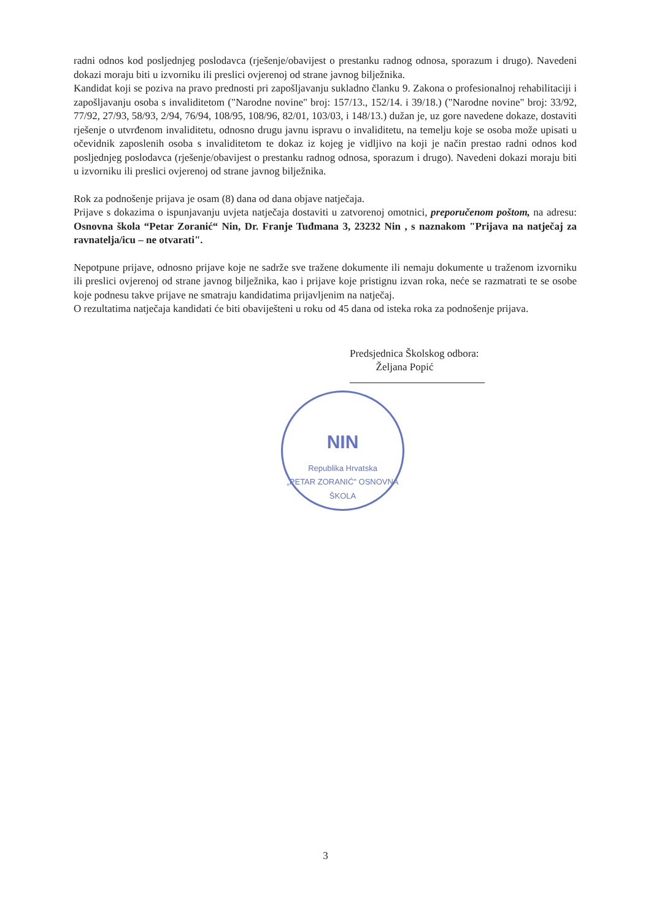NIN
Republika Hrvatska
„PETAR ZORANIĆ" OSNOVNA ŠKOLA
radni odnos kod posljednjeg poslodavca (rješenje/obavijest o prestanku radnog odnosa, sporazum i drugo). Navedeni dokazi moraju biti u izvorniku ili preslici ovjerenoj od strane javnog bilježnika.
Kandidat koji se poziva na pravo prednosti pri zapošljavanju sukladno članku 9. Zakona o profesionalnoj rehabilitaciji i zapošljavanju osoba s invaliditetom ("Narodne novine" broj: 157/13., 152/14. i 39/18.) ("Narodne novine" broj: 33/92, 77/92, 27/93, 58/93, 2/94, 76/94, 108/95, 108/96, 82/01, 103/03, i 148/13.) dužan je, uz gore navedene dokaze, dostaviti rješenje o utvrđenom invaliditetu, odnosno drugu javnu ispravu o invaliditetu, na temelju koje se osoba može upisati u očevidnik zaposlenih osoba s invaliditetom te dokaz iz kojeg je vidljivo na koji je način prestao radni odnos kod posljednjeg poslodavca (rješenje/obavijest o prestanku radnog odnosa, sporazum i drugo). Navedeni dokazi moraju biti u izvorniku ili preslici ovjerenoj od strane javnog bilježnika.
Rok za podnošenje prijava je osam (8) dana od dana objave natječaja.
Prijave s dokazima o ispunjavanju uvjeta natječaja dostaviti u zatvorenoj omotnici, preporučenom poštom, na adresu: Osnovna škola “Petar Zoranić“ Nin, Dr. Franje Tuđmana 3, 23232 Nin , s naznakom "Prijava na natječaj za ravnatelja/icu – ne otvarati".
Nepotpune prijave, odnosno prijave koje ne sadrže sve tražene dokumente ili nemaju dokumente u traženom izvorniku ili preslici ovjerenoj od strane javnog bilježnika, kao i prijave koje pristignu izvan roka, neće se razmatrati te se osobe koje podnesu takve prijave ne smatraju kandidatima prijavljenim na natječaj.
O rezultatima natječaja kandidati će biti obaviješteni u roku od 45 dana od isteka roka za podnošenje prijava.
Predsjednica Školskog odbora:
Željana Popić
3